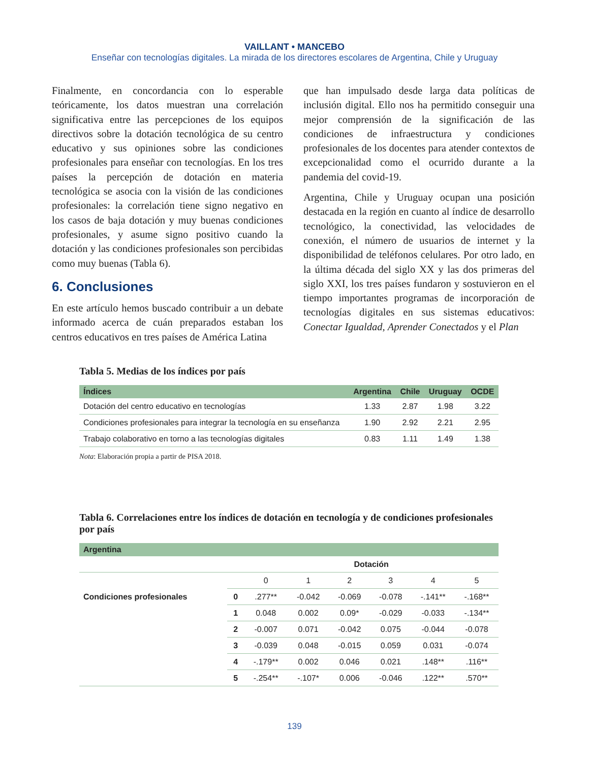VAILLANT • MANCEBO
Enseñar con tecnologías digitales. La mirada de los directores escolares de Argentina, Chile y Uruguay
Finalmente, en concordancia con lo esperable teóricamente, los datos muestran una correlación significativa entre las percepciones de los equipos directivos sobre la dotación tecnológica de su centro educativo y sus opiniones sobre las condiciones profesionales para enseñar con tecnologías. En los tres países la percepción de dotación en materia tecnológica se asocia con la visión de las condiciones profesionales: la correlación tiene signo negativo en los casos de baja dotación y muy buenas condiciones profesionales, y asume signo positivo cuando la dotación y las condiciones profesionales son percibidas como muy buenas (Tabla 6).
6. Conclusiones
En este artículo hemos buscado contribuir a un debate informado acerca de cuán preparados estaban los centros educativos en tres países de América Latina
que han impulsado desde larga data políticas de inclusión digital. Ello nos ha permitido conseguir una mejor comprensión de la significación de las condiciones de infraestructura y condiciones profesionales de los docentes para atender contextos de excepcionalidad como el ocurrido durante a la pandemia del covid-19.
Argentina, Chile y Uruguay ocupan una posición destacada en la región en cuanto al índice de desarrollo tecnológico, la conectividad, las velocidades de conexión, el número de usuarios de internet y la disponibilidad de teléfonos celulares. Por otro lado, en la última década del siglo XX y las dos primeras del siglo XXI, los tres países fundaron y sostuvieron en el tiempo importantes programas de incorporación de tecnologías digitales en sus sistemas educativos: Conectar Igualdad, Aprender Conectados y el Plan
Tabla 5. Medias de los índices por país
| Índices | Argentina | Chile | Uruguay | OCDE |
| --- | --- | --- | --- | --- |
| Dotación del centro educativo en tecnologías | 1.33 | 2.87 | 1.98 | 3.22 |
| Condiciones profesionales para integrar la tecnología en su enseñanza | 1.90 | 2.92 | 2.21 | 2.95 |
| Trabajo colaborativo en torno a las tecnologías digitales | 0.83 | 1.11 | 1.49 | 1.38 |
Nota: Elaboración propia a partir de PISA 2018.
Tabla 6. Correlaciones entre los índices de dotación en tecnología y de condiciones profesionales por país
| Argentina | | | | | | | |
| --- | --- | --- | --- | --- | --- | --- | --- |
| | | Dotación | | | | | |
| | | 0 | 1 | 2 | 3 | 4 | 5 |
| Condiciones profesionales | 0 | .277** | -0.042 | -0.069 | -0.078 | -.141** | -.168** |
| | 1 | 0.048 | 0.002 | 0.09* | -0.029 | -0.033 | -.134** |
| | 2 | -0.007 | 0.071 | -0.042 | 0.075 | -0.044 | -0.078 |
| | 3 | -0.039 | 0.048 | -0.015 | 0.059 | 0.031 | -0.074 |
| | 4 | -.179** | 0.002 | 0.046 | 0.021 | .148** | .116** |
| | 5 | -.254** | -.107* | 0.006 | -0.046 | .122** | .570** |
139